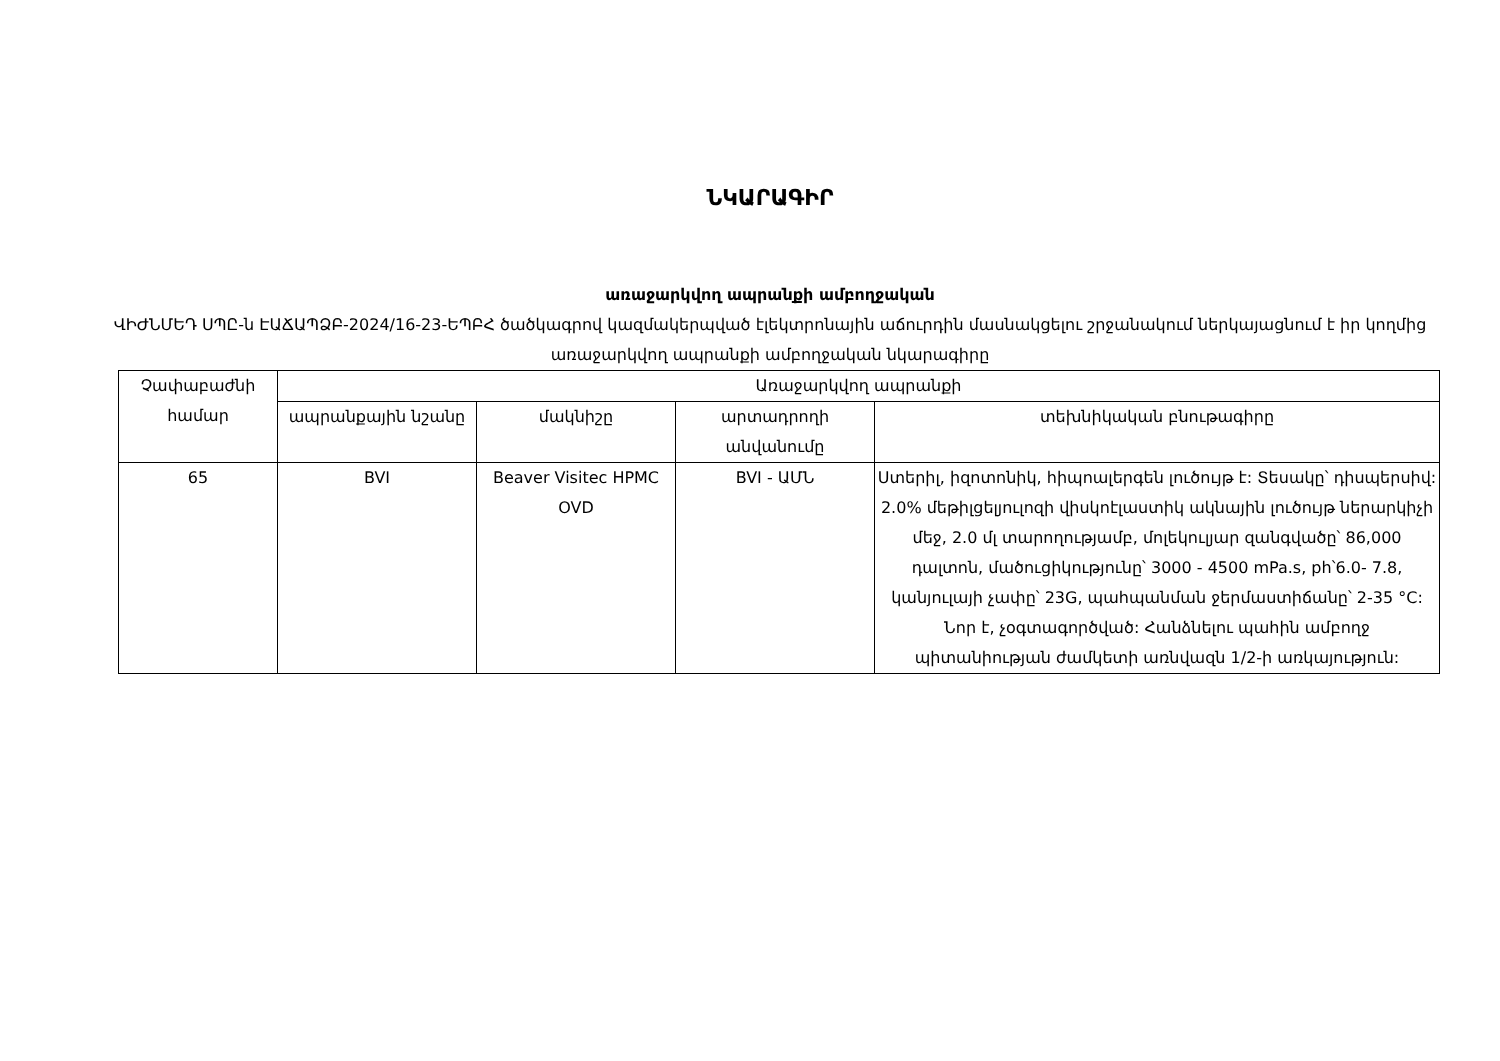ՆԿԱՐԱԳԻՐ
առաջարկվող ապրանքի ամբողջական
ՎԻԺՆՄԵԴ ՍՊԸ-ն ԷԱՃԱՊՁԲ-2024/16-23-ԵՊԲՀ ծածկագրով կազմակերպված էլեկտրոնային աճուրդին մասնակցելու շրջանակում ներկայացնում է իր կողմից առաջարկվող ապրանքի ամբողջական նկարագիրը
| Չափաբաժնի համար | Առաջարկվող ապրանքի | | | |
| --- | --- | --- | --- | --- |
| | ապրանքային նշանը | մակնիշը | արտադրողի անվանումը | տեխնիկական բնութագիրը |
| 65 | BVI | Beaver Visitec HPMC OVD | BVI - ԱՄՆ | Ստերիլ, իզոտոնիկ, հիպոալերգեն լուծույթ է: Տեսակը՝ դիսպերսիվ: 2.0% մեթիլցելյուլոզի վիսկոէլաստիկ ակնային լուծույթ ներարկիչի մեջ, 2.0 մլ տարողությամբ, մոլեկուլյար զանգվածը՝ 86,000 դալտոն, մածուցիկությունը՝ 3000 - 4500 mPa.s, ph՝6.0- 7.8, կանյուլայի չափը՝ 23G, պահպանման ջերմաստիճանը՝ 2-35 °C: Նոր է, չօգտագործված: Հանձնելու պահին ամբողջ պիտանիության ժամկետի առնվազն 1/2-ի առկայություն: |